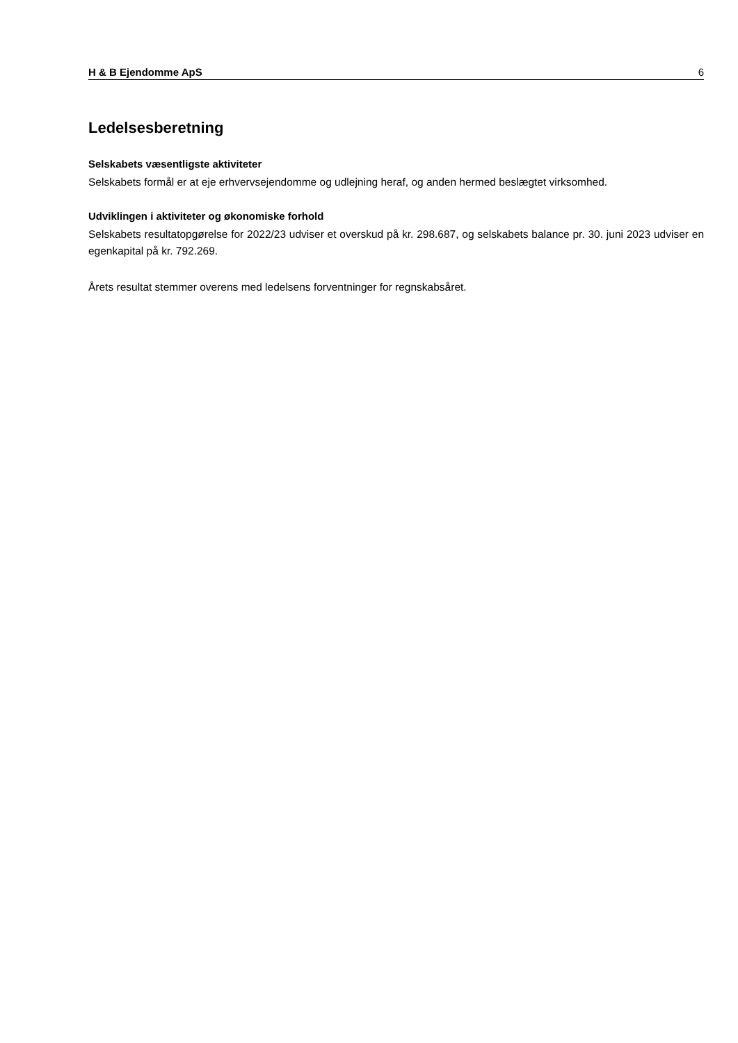H & B Ejendomme ApS 6
Ledelsesberetning
Selskabets væsentligste aktiviteter
Selskabets formål er at eje erhvervsejendomme og udlejning heraf, og anden hermed beslægtet virksomhed.
Udviklingen i aktiviteter og økonomiske forhold
Selskabets resultatopgørelse for 2022/23 udviser et overskud på kr. 298.687, og selskabets balance pr. 30. juni 2023 udviser en egenkapital på kr. 792.269.
Årets resultat stemmer overens med ledelsens forventninger for regnskabsåret.